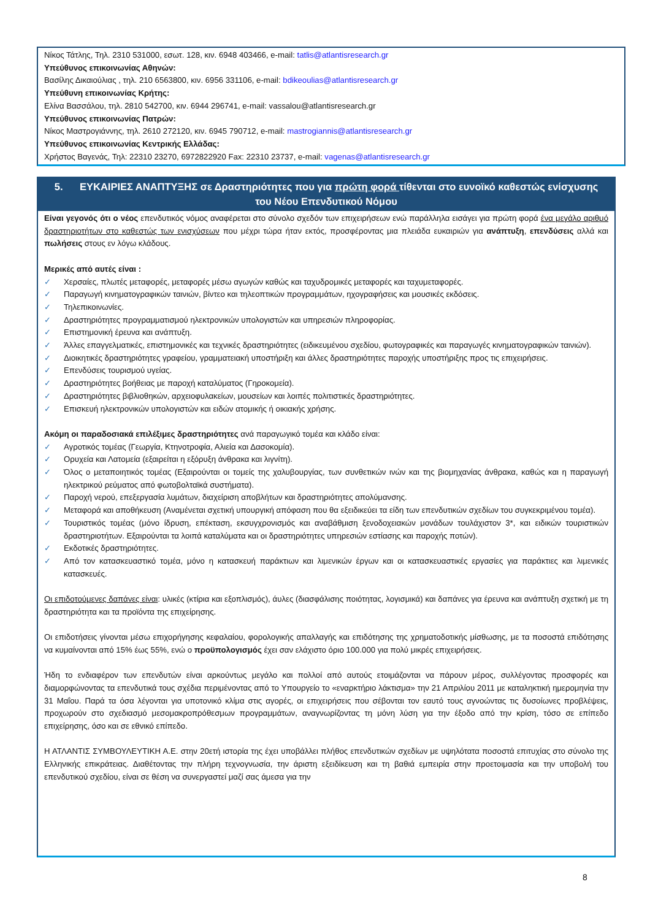Νίκος Τάτλης, Τηλ. 2310 531000, εσωτ. 128, κιν. 6948 403466, e-mail: tatlis@atlantisresearch.gr
Υπεύθυνος επικοινωνίας Αθηνών:
Βασίλης Δικαιούλιας , τηλ. 210 6563800, κιν. 6956 331106, e-mail: bdikeoulias@atlantisresearch.gr
Υπεύθυνη επικοινωνίας Κρήτης:
Ελίνα Βασσάλου, τηλ. 2810 542700, κιν. 6944 296741, e-mail: vassalou@atlantisresearch.gr
Υπεύθυνος επικοινωνίας Πατρών:
Νίκος Μαστρογιάννης, τηλ. 2610 272120, κιν. 6945 790712, e-mail: mastrogiannis@atlantisresearch.gr
Υπεύθυνος επικοινωνίας Κεντρικής Ελλάδας:
Χρήστος Βαγενάς, Τηλ: 22310 23270, 6972822920 Fax: 22310 23737, e-mail: vagenas@atlantisresearch.gr
5. ΕΥΚΑΙΡΙΕΣ ΑΝΑΠΤΥΞΗΣ σε Δραστηριότητες που για πρώτη φορά τίθενται στο ευνοϊκό καθεστώς ενίσχυσης του Νέου Επενδυτικού Νόμου
Είναι γεγονός ότι ο νέος επενδυτικός νόμος αναφέρεται στο σύνολο σχεδόν των επιχειρήσεων ενώ παράλληλα εισάγει για πρώτη φορά ένα μεγάλο αριθμό δραστηριοτήτων στο καθεστώς των ενισχύσεων που μέχρι τώρα ήταν εκτός, προσφέροντας μια πλειάδα ευκαιριών για ανάπτυξη, επενδύσεις αλλά και πωλήσεις στους εν λόγω κλάδους.
Μερικές από αυτές είναι :
✓ Χερσαίες, πλωτές μεταφορές, μεταφορές μέσω αγωγών καθώς και ταχυδρομικές μεταφορές και ταχυμεταφορές.
✓ Παραγωγή κινηματογραφικών ταινιών, βίντεο και τηλεοπτικών προγραμμάτων, ηχογραφήσεις και μουσικές εκδόσεις.
✓ Τηλεπικοινωνίες.
✓ Δραστηριότητες προγραμματισμού ηλεκτρονικών υπολογιστών και υπηρεσιών πληροφορίας.
✓ Επιστημονική έρευνα και ανάπτυξη.
✓ Άλλες επαγγελματικές, επιστημονικές και τεχνικές δραστηριότητες (ειδικευμένου σχεδίου, φωτογραφικές και παραγωγές κινηματογραφικών ταινιών).
✓ Διοικητικές δραστηριότητες γραφείου, γραμματειακή υποστήριξη και άλλες δραστηριότητες παροχής υποστήριξης προς τις επιχειρήσεις.
✓ Επενδύσεις τουρισμού υγείας.
✓ Δραστηριότητες βοήθειας με παροχή καταλύματος (Γηροκομεία).
✓ Δραστηριότητες βιβλιοθηκών, αρχειοφυλακείων, μουσείων και λοιπές πολιτιστικές δραστηριότητες.
✓ Επισκευή ηλεκτρονικών υπολογιστών και ειδών ατομικής ή οικιακής χρήσης.
Ακόμη οι παραδοσιακά επιλέξιμες δραστηριότητες ανά παραγωγικό τομέα και κλάδο είναι:
✓ Αγροτικός τομέας (Γεωργία, Κτηνοτροφία, Αλιεία και Δασοκομία).
✓ Ορυχεία και Λατομεία (εξαιρείται η εξόρυξη άνθρακα και λιγνίτη).
✓ Όλος ο μεταποιητικός τομέας (Εξαιρούνται οι τομείς της χαλυβουργίας, των συνθετικών ινών και της βιομηχανίας άνθρακα, καθώς και η παραγωγή ηλεκτρικού ρεύματος από φωτοβολταϊκά συστήματα).
✓ Παροχή νερού, επεξεργασία λυμάτων, διαχείριση αποβλήτων και δραστηριότητες απολύμανσης.
✓ Μεταφορά και αποθήκευση (Αναμένεται σχετική υπουργική απόφαση που θα εξειδικεύει τα είδη των επενδυτικών σχεδίων του συγκεκριμένου τομέα).
✓ Τουριστικός τομέας (μόνο ίδρυση, επέκταση, εκσυγχρονισμός και αναβάθμιση ξενοδοχειακών μονάδων τουλάχιστον 3*, και ειδικών τουριστικών δραστηριοτήτων. Εξαιρούνται τα λοιπά καταλύματα και οι δραστηριότητες υπηρεσιών εστίασης και παροχής ποτών).
✓ Εκδοτικές δραστηριότητες.
✓ Από τον κατασκευαστικό τομέα, μόνο η κατασκευή παράκτιων και λιμενικών έργων και οι κατασκευαστικές εργασίες για παράκτιες και λιμενικές κατασκευές.
Οι επιδοτούμενες δαπάνες είναι: υλικές (κτίρια και εξοπλισμός), άυλες (διασφάλισης ποιότητας, λογισμικά) και δαπάνες για έρευνα και ανάπτυξη σχετική με τη δραστηριότητα και τα προϊόντα της επιχείρησης.
Οι επιδοτήσεις γίνονται μέσω επιχορήγησης κεφαλαίου, φορολογικής απαλλαγής και επιδότησης της χρηματοδοτικής μίσθωσης, με τα ποσοστά επιδότησης να κυμαίνονται από 15% έως 55%, ενώ ο προϋπολογισμός έχει σαν ελάχιστο όριο 100.000 για πολύ μικρές επιχειρήσεις.
Ήδη το ενδιαφέρον των επενδυτών είναι αρκούντως μεγάλο και πολλοί από αυτούς ετοιμάζονται να πάρουν μέρος, συλλέγοντας προσφορές και διαμορφώνοντας τα επενδυτικά τους σχέδια περιμένοντας από το Υπουργείο το «εναρκτήριο λάκτισμα» την 21 Απριλίου 2011 με καταληκτική ημερομηνία την 31 Μαΐου. Παρά τα όσα λέγονται για υποτονικό κλίμα στις αγορές, οι επιχειρήσεις που σέβονται τον εαυτό τους αγνοώντας τις δυσοίωνες προβλέψεις, προχωρούν στο σχεδιασμό μεσομακροπρόθεσμων προγραμμάτων, αναγνωρίζοντας τη μόνη λύση για την έξοδο από την κρίση, τόσο σε επίπεδο επιχείρησης, όσο και σε εθνικό επίπεδο.
Η ΑΤΛΑΝΤΙΣ ΣΥΜΒΟΥΛΕΥΤΙΚΗ Α.Ε. στην 20ετή ιστορία της έχει υποβάλλει πλήθος επενδυτικών σχεδίων με υψηλότατα ποσοστά επιτυχίας στο σύνολο της Ελληνικής επικράτειας. Διαθέτοντας την πλήρη τεχνογνωσία, την άριστη εξειδίκευση και τη βαθιά εμπειρία στην προετοιμασία και την υποβολή του επενδυτικού σχεδίου, είναι σε θέση να συνεργαστεί μαζί σας άμεσα για την
8